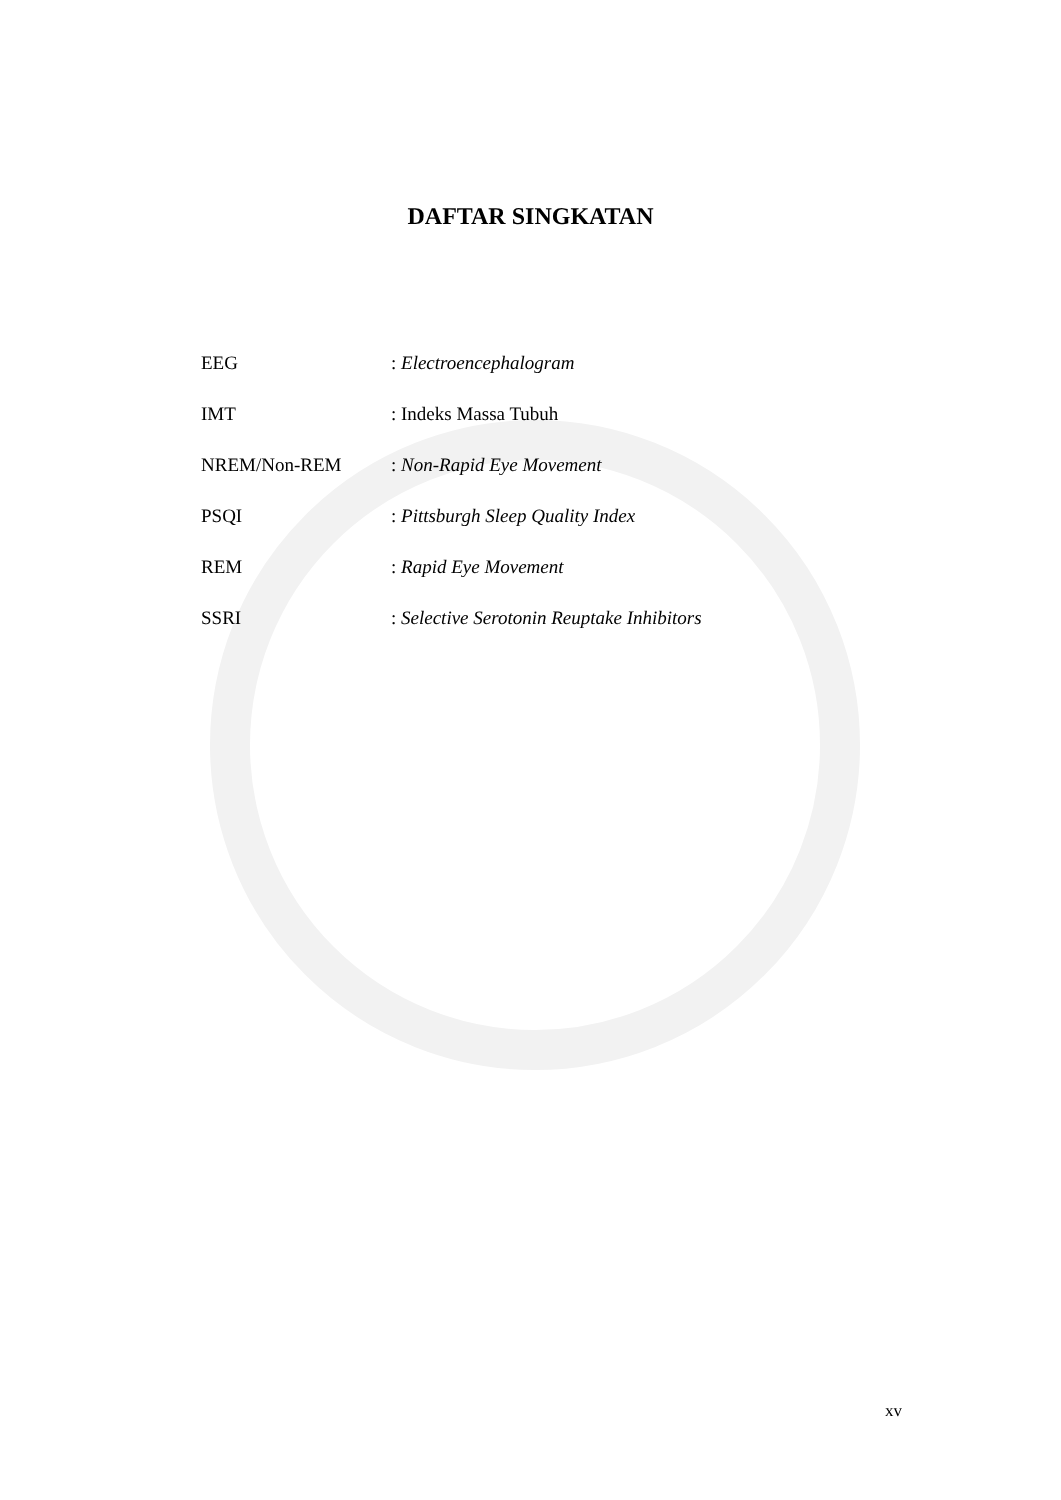DAFTAR SINGKATAN
EEG : Electroencephalogram
IMT : Indeks Massa Tubuh
NREM/Non-REM : Non-Rapid Eye Movement
PSQI : Pittsburgh Sleep Quality Index
REM : Rapid Eye Movement
SSRI : Selective Serotonin Reuptake Inhibitors
xv